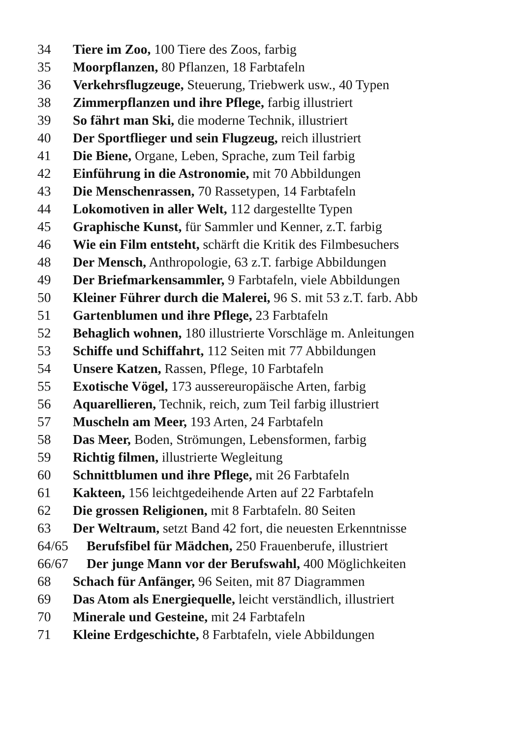34 Tiere im Zoo, 100 Tiere des Zoos, farbig
35 Moorpflanzen, 80 Pflanzen, 18 Farbtafeln
36 Verkehrsflugzeuge, Steuerung, Triebwerk usw., 40 Typen
38 Zimmerpflanzen und ihre Pflege, farbig illustriert
39 So fährt man Ski, die moderne Technik, illustriert
40 Der Sportflieger und sein Flugzeug, reich illustriert
41 Die Biene, Organe, Leben, Sprache, zum Teil farbig
42 Einführung in die Astronomie, mit 70 Abbildungen
43 Die Menschenrassen, 70 Rassetypen, 14 Farbtafeln
44 Lokomotiven in aller Welt, 112 dargestellte Typen
45 Graphische Kunst, für Sammler und Kenner, z.T. farbig
46 Wie ein Film entsteht, schärft die Kritik des Filmbesuchers
48 Der Mensch, Anthropologie, 63 z.T. farbige Abbildungen
49 Der Briefmarkensammler, 9 Farbtafeln, viele Abbildungen
50 Kleiner Führer durch die Malerei, 96 S. mit 53 z.T. farb. Abb
51 Gartenblumen und ihre Pflege, 23 Farbtafeln
52 Behaglich wohnen, 180 illustrierte Vorschläge m. Anleitungen
53 Schiffe und Schiffahrt, 112 Seiten mit 77 Abbildungen
54 Unsere Katzen, Rassen, Pflege, 10 Farbtafeln
55 Exotische Vögel, 173 aussereuropäische Arten, farbig
56 Aquarellieren, Technik, reich, zum Teil farbig illustriert
57 Muscheln am Meer, 193 Arten, 24 Farbtafeln
58 Das Meer, Boden, Strömungen, Lebensformen, farbig
59 Richtig filmen, illustrierte Wegleitung
60 Schnittblumen und ihre Pflege, mit 26 Farbtafeln
61 Kakteen, 156 leichtgedeihende Arten auf 22 Farbtafeln
62 Die grossen Religionen, mit 8 Farbtafeln. 80 Seiten
63 Der Weltraum, setzt Band 42 fort, die neuesten Erkenntnisse
64/65 Berufsfibel für Mädchen, 250 Frauenberufe, illustriert
66/67 Der junge Mann vor der Berufswahl, 400 Möglichkeiten
68 Schach für Anfänger, 96 Seiten, mit 87 Diagrammen
69 Das Atom als Energiequelle, leicht verständlich, illustriert
70 Minerale und Gesteine, mit 24 Farbtafeln
71 Kleine Erdgeschichte, 8 Farbtafeln, viele Abbildungen